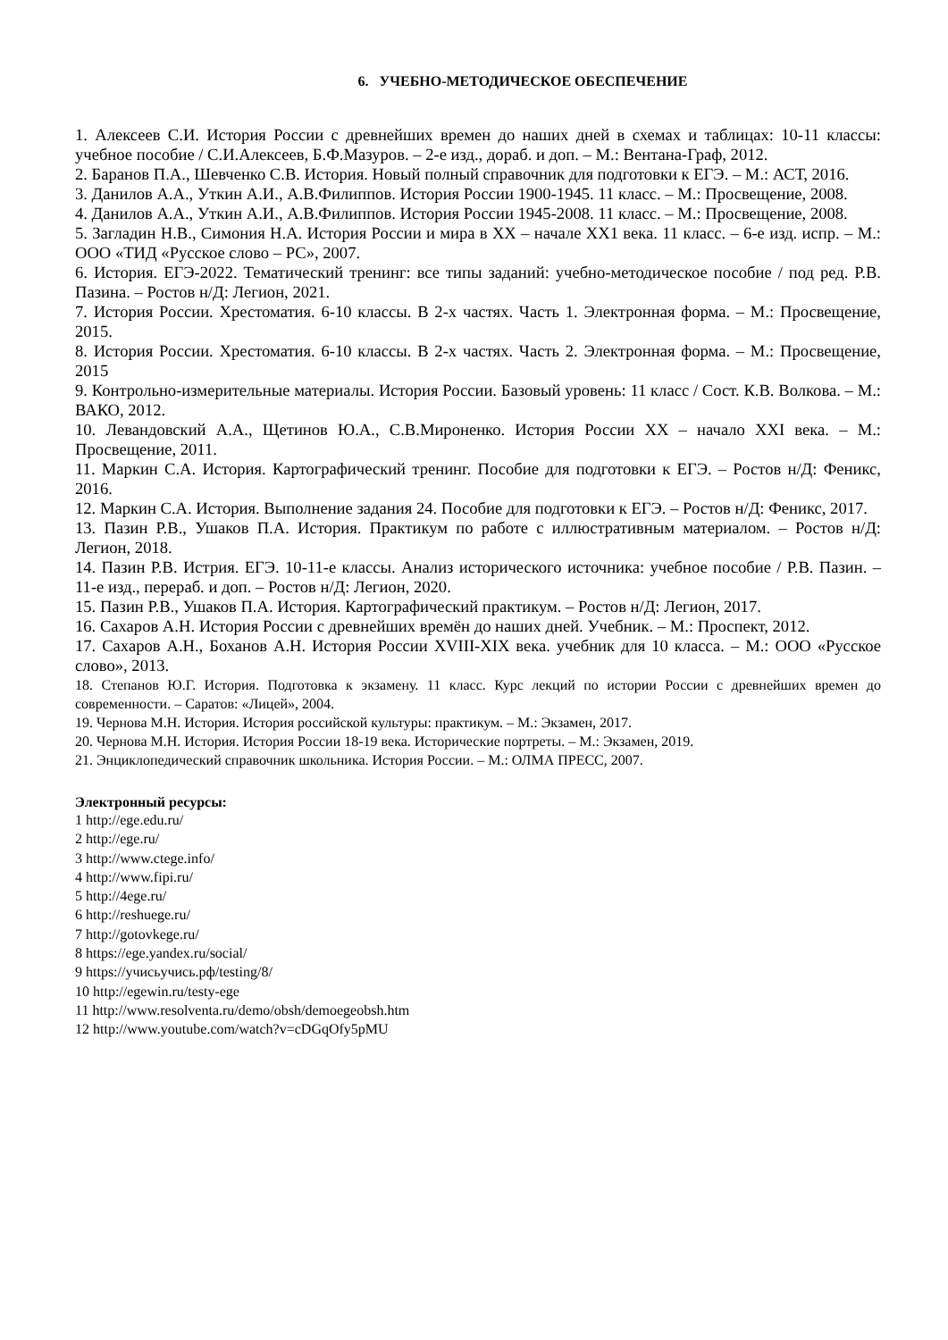6. УЧЕБНО-МЕТОДИЧЕСКОЕ ОБЕСПЕЧЕНИЕ
1. Алексеев С.И. История России с древнейших времен до наших дней в схемах и таблицах: 10-11 классы: учебное пособие / С.И.Алексеев, Б.Ф.Мазуров. – 2-е изд., дораб. и доп. – М.: Вентана-Граф, 2012.
2. Баранов П.А., Шевченко С.В. История. Новый полный справочник для подготовки к ЕГЭ. – М.: АСТ, 2016.
3. Данилов А.А., Уткин А.И., А.В.Филиппов. История России 1900-1945. 11 класс. – М.: Просвещение, 2008.
4. Данилов А.А., Уткин А.И., А.В.Филиппов. История России 1945-2008. 11 класс. – М.: Просвещение, 2008.
5. Загладин Н.В., Симония Н.А. История России и мира в XX – начале XX1 века. 11 класс. – 6-е изд. испр. – М.: ООО «ТИД «Русское слово – РС», 2007.
6. История. ЕГЭ-2022. Тематический тренинг: все типы заданий: учебно-методическое пособие / под ред. Р.В. Пазина. – Ростов н/Д: Легион, 2021.
7. История России. Хрестоматия. 6-10 классы. В 2-х частях. Часть 1. Электронная форма. – М.: Просвещение, 2015.
8. История России. Хрестоматия. 6-10 классы. В 2-х частях. Часть 2. Электронная форма. – М.: Просвещение, 2015
9. Контрольно-измерительные материалы. История России. Базовый уровень: 11 класс / Сост. К.В. Волкова. – М.: ВАКО, 2012.
10. Левандовский А.А., Щетинов Ю.А., С.В.Мироненко. История России XX – начало XXI века. – М.: Просвещение, 2011.
11. Маркин С.А. История. Картографический тренинг. Пособие для подготовки к ЕГЭ. – Ростов н/Д: Феникс, 2016.
12. Маркин С.А. История. Выполнение задания 24. Пособие для подготовки к ЕГЭ. – Ростов н/Д: Феникс, 2017.
13. Пазин Р.В., Ушаков П.А. История. Практикум по работе с иллюстративным материалом. – Ростов н/Д: Легион, 2018.
14. Пазин Р.В. Истрия. ЕГЭ. 10-11-е классы. Анализ исторического источника: учебное пособие / Р.В. Пазин. – 11-е изд., перераб. и доп. – Ростов н/Д: Легион, 2020.
15. Пазин Р.В., Ушаков П.А. История. Картографический практикум. – Ростов н/Д: Легион, 2017.
16. Сахаров А.Н. История России с древнейших времён до наших дней. Учебник. – М.: Проспект, 2012.
17. Сахаров А.Н., Боханов А.Н. История России XVIII-XIX века. учебник для 10 класса. – М.: ООО «Русское слово», 2013.
18. Степанов Ю.Г. История. Подготовка к экзамену. 11 класс. Курс лекций по истории России с древнейших времен до современности. – Саратов: «Лицей», 2004.
19. Чернова М.Н. История. История российской культуры: практикум. – М.: Экзамен, 2017.
20. Чернова М.Н. История. История России 18-19 века. Исторические портреты. – М.: Экзамен, 2019.
21. Энциклопедический справочник школьника. История России. – М.: ОЛМА ПРЕСС, 2007.
Электронный ресурсы:
1 http://ege.edu.ru/
2 http://ege.ru/
3 http://www.ctege.info/
4 http://www.fipi.ru/
5 http://4ege.ru/
6 http://reshuege.ru/
7 http://gotovkege.ru/
8 https://ege.yandex.ru/social/
9 https://учисьучись.рф/testing/8/
10 http://egewin.ru/testy-ege
11 http://www.resolventa.ru/demo/obsh/demoegeobsh.htm
12 http://www.youtube.com/watch?v=cDGqOfy5pMU